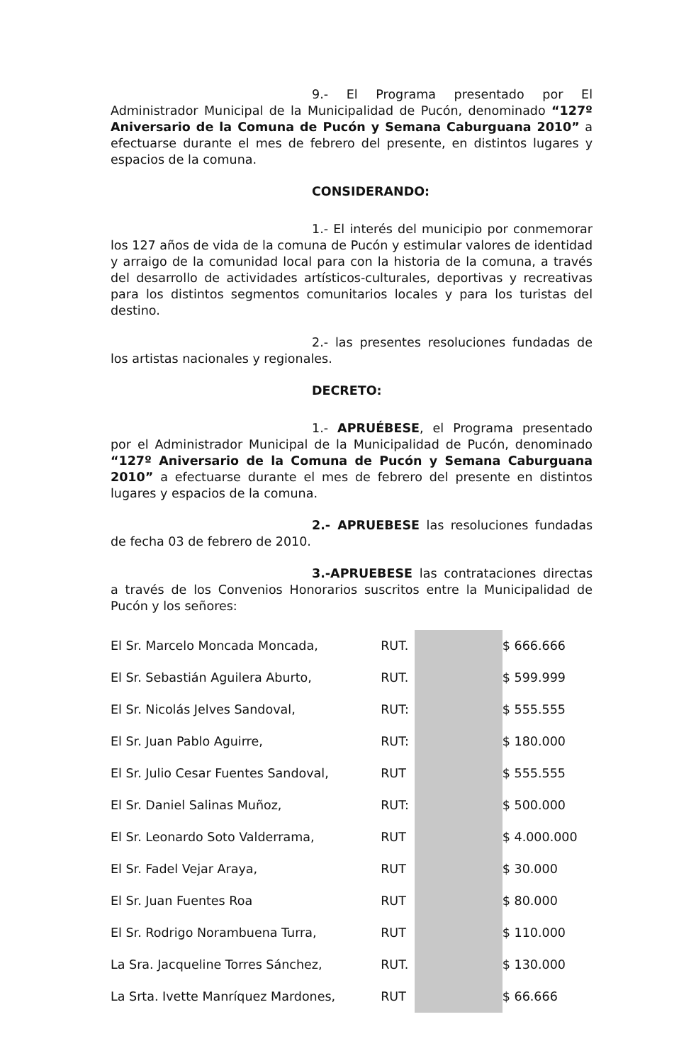9.- El Programa presentado por El Administrador Municipal de la Municipalidad de Pucón, denominado “127º Aniversario de la Comuna de Pucón y Semana Caburguana 2010” a efectuarse durante el mes de febrero del presente, en distintos lugares y espacios de la comuna.
CONSIDERANDO:
1.- El interés del municipio por conmemorar los 127 años de vida de la comuna de Pucón y estimular valores de identidad y arraigo de la comunidad local para con la historia de la comuna, a través del desarrollo de actividades artísticos-culturales, deportivas y recreativas para los distintos segmentos comunitarios locales y para los turistas del destino.
2.- las presentes resoluciones fundadas de los artistas nacionales y regionales.
DECRETO:
1.- APRUÉBESE, el Programa presentado por el Administrador Municipal de la Municipalidad de Pucón, denominado “127º Aniversario de la Comuna de Pucón y Semana Caburguana 2010” a efectuarse durante el mes de febrero del presente en distintos lugares y espacios de la comuna.
2.- APRUEBESE las resoluciones fundadas de fecha 03 de febrero de 2010.
3.-APRUEBESE las contrataciones directas a través de los Convenios Honorarios suscritos entre la Municipalidad de Pucón y los señores:
| El Sr. Marcelo Moncada Moncada, | RUT. | | $ 666.666 |
| El Sr. Sebastián Aguilera Aburto, | RUT. | | $ 599.999 |
| El Sr. Nicolás Jelves Sandoval, | RUT: | | $ 555.555 |
| El Sr. Juan Pablo Aguirre, | RUT: | | $ 180.000 |
| El Sr. Julio Cesar Fuentes Sandoval, | RUT | | $ 555.555 |
| El Sr. Daniel Salinas Muñoz, | RUT: | | $ 500.000 |
| El Sr. Leonardo Soto Valderrama, | RUT | | $ 4.000.000 |
| El Sr. Fadel Vejar Araya, | RUT | | $ 30.000 |
| El Sr. Juan Fuentes Roa | RUT | | $ 80.000 |
| El Sr. Rodrigo Norambuena Turra, | RUT | | $ 110.000 |
| La Sra. Jacqueline Torres Sánchez, | RUT. | | $ 130.000 |
| La Srta. Ivette Manríquez Mardones, | RUT | | $ 66.666 |